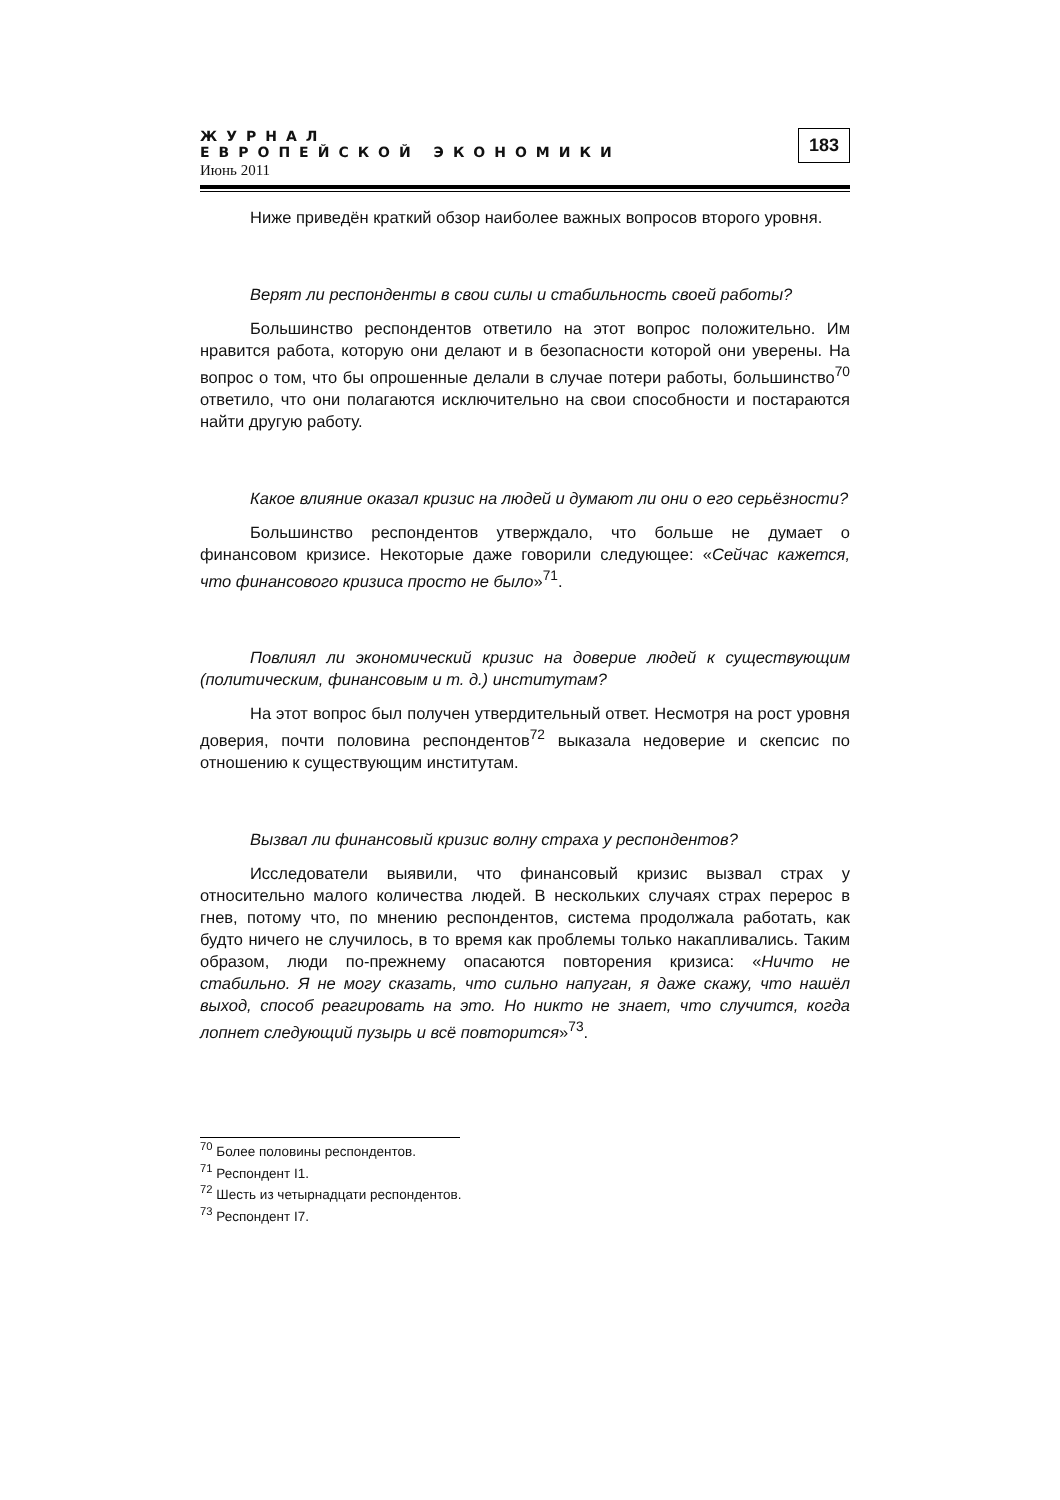ЖУРНАЛ
ЕВРОПЕЙСКОЙ ЭКОНОМИКИ
Июнь 2011
183
Ниже приведён краткий обзор наиболее важных вопросов второго уровня.
Верят ли респонденты в свои силы и стабильность своей работы?
Большинство респондентов ответило на этот вопрос положительно. Им нравится работа, которую они делают и в безопасности которой они уверены. На вопрос о том, что бы опрошенные делали в случае потери работы, большинство<sup>70</sup> ответило, что они полагаются исключительно на свои способности и постараются найти другую работу.
Какое влияние оказал кризис на людей и думают ли они о его серьёзности?
Большинство респондентов утверждало, что больше не думает о финансовом кризисе. Некоторые даже говорили следующее: «Сейчас кажется, что финансового кризиса просто не было»<sup>71</sup>.
Повлиял ли экономический кризис на доверие людей к существующим (политическим, финансовым и т. д.) институтам?
На этот вопрос был получен утвердительный ответ. Несмотря на рост уровня доверия, почти половина респондентов<sup>72</sup> выказала недоверие и скепсис по отношению к существующим институтам.
Вызвал ли финансовый кризис волну страха у респондентов?
Исследователи выявили, что финансовый кризис вызвал страх у относительно малого количества людей. В нескольких случаях страх перерос в гнев, потому что, по мнению респондентов, система продолжала работать, как будто ничего не случилось, в то время как проблемы только накапливались. Таким образом, люди по-прежнему опасаются повторения кризиса: «Ничто не стабильно. Я не могу сказать, что сильно напуган, я даже скажу, что нашёл выход, способ реагировать на это. Но никто не знает, что случится, когда лопнет следующий пузырь и всё повторится»<sup>73</sup>.
<sup>70</sup> Более половины респондентов.
<sup>71</sup> Респондент I1.
<sup>72</sup> Шесть из четырнадцати респондентов.
<sup>73</sup> Респондент I7.